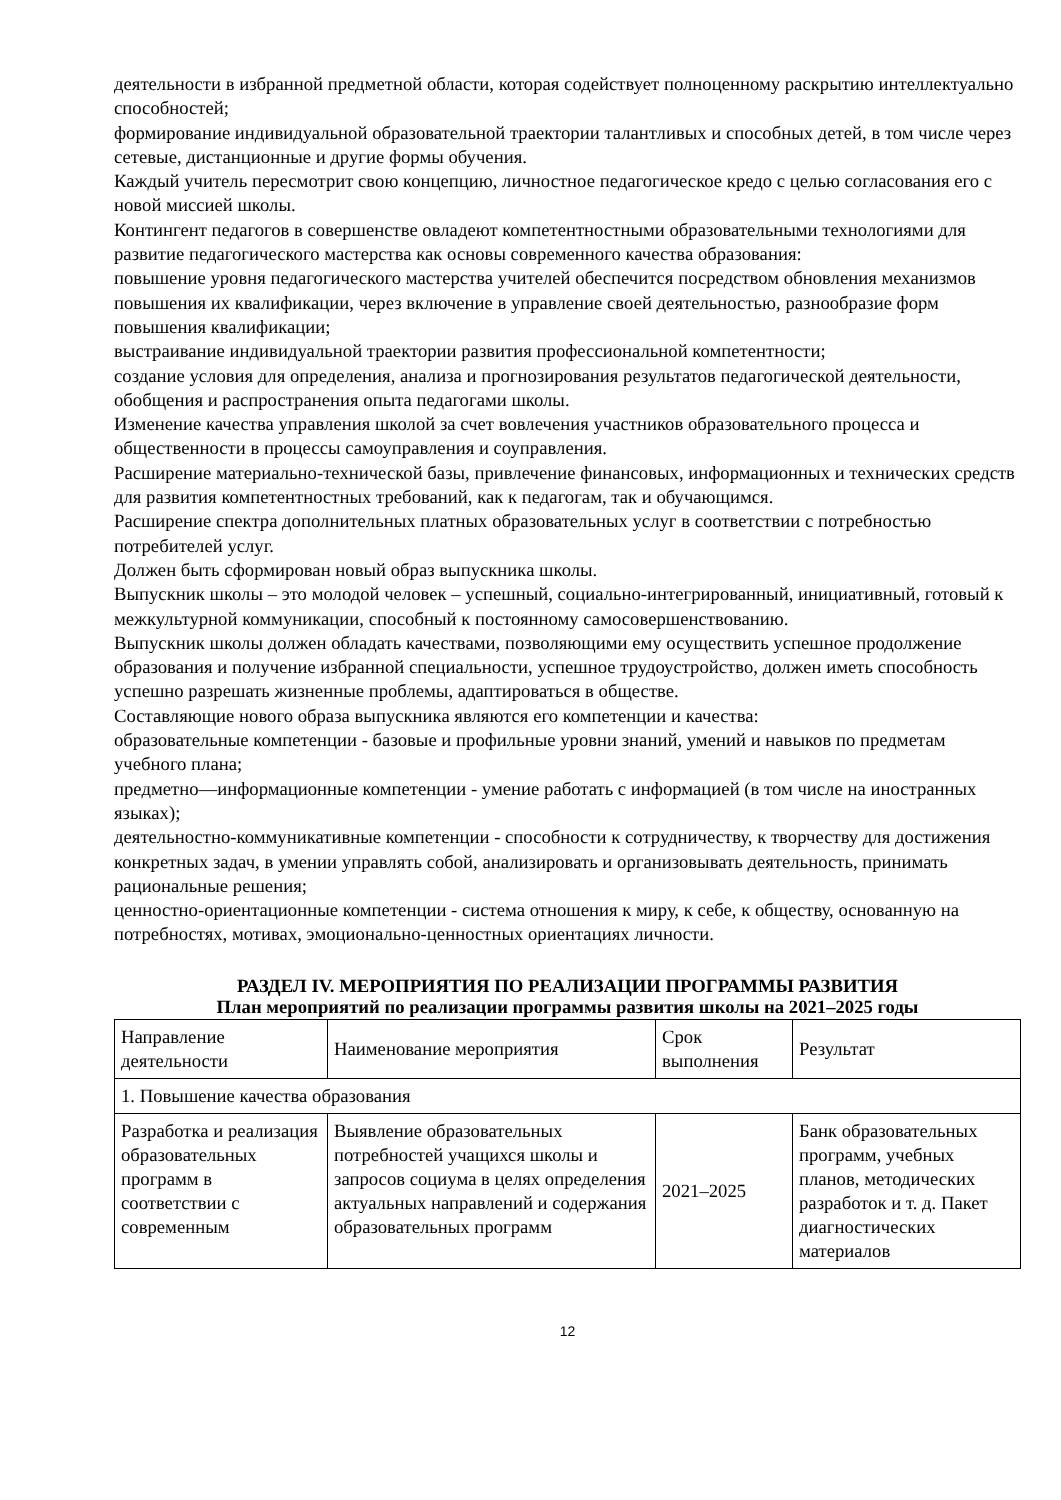деятельности в избранной предметной области, которая содействует полноценному раскрытию интеллектуально способностей;
формирование индивидуальной образовательной траектории талантливых и способных детей, в том числе через сетевые, дистанционные и другие формы обучения.
Каждый учитель пересмотрит свою концепцию, личностное педагогическое кредо с целью согласования его с новой миссией школы.
Контингент педагогов в совершенстве овладеют компетентностными образовательными технологиями для развитие педагогического мастерства как основы современного качества образования:
повышение уровня педагогического мастерства учителей обеспечится посредством обновления механизмов повышения их квалификации, через включение в управление своей деятельностью, разнообразие форм повышения квалификации;
выстраивание индивидуальной траектории развития профессиональной компетентности;
создание условия для определения, анализа и прогнозирования результатов педагогической деятельности, обобщения и распространения опыта педагогами школы.
Изменение качества управления школой за счет вовлечения участников образовательного процесса и общественности в процессы самоуправления и соуправления.
Расширение материально-технической базы, привлечение финансовых, информационных и технических средств для развития компетентностных требований, как к педагогам, так и обучающимся.
Расширение спектра дополнительных платных образовательных услуг в соответствии с потребностью потребителей услуг.
Должен быть сформирован новый образ выпускника школы.
Выпускник школы – это молодой человек – успешный, социально-интегрированный, инициативный, готовый к межкультурной коммуникации, способный к постоянному самосовершенствованию.
Выпускник школы должен обладать качествами, позволяющими ему осуществить успешное продолжение образования и получение избранной специальности, успешное трудоустройство, должен иметь способность успешно разрешать жизненные проблемы, адаптироваться в обществе.
Составляющие нового образа выпускника являются его компетенции и качества:
образовательные компетенции - базовые и профильные уровни знаний, умений и навыков по предметам учебного плана;
предметно—информационные компетенции - умение работать с информацией (в том числе на иностранных языках);
деятельностно-коммуникативные компетенции - способности к сотрудничеству, к творчеству для достижения конкретных задач, в умении управлять собой, анализировать и организовывать деятельность, принимать рациональные решения;
ценностно-ориентационные компетенции - система отношения к миру, к себе, к обществу, основанную на потребностях, мотивах, эмоционально-ценностных ориентациях личности.
РАЗДЕЛ IV. МЕРОПРИЯТИЯ ПО РЕАЛИЗАЦИИ ПРОГРАММЫ РАЗВИТИЯ
План мероприятий по реализации программы развития школы на 2021–2025 годы
| Направление деятельности | Наименование мероприятия | Срок выполнения | Результат |
| 1. Повышение качества образования | | | |
| Разработка и реализация образовательных программ в соответствии с современным | Выявление образовательных потребностей учащихся школы и запросов социума в целях определения актуальных направлений и содержания образовательных программ | 2021–2025 | Банк образовательных программ, учебных планов, методических разработок и т. д. Пакет диагностических материалов |
12